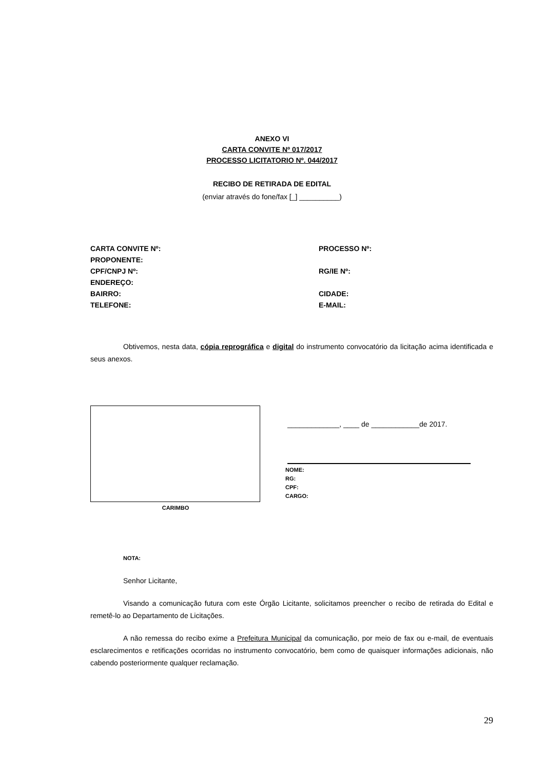ANEXO VI
CARTA CONVITE Nº 017/2017
PROCESSO LICITATORIO Nº. 044/2017
RECIBO DE RETIRADA DE EDITAL
(enviar através do fone/fax [_] __________)
CARTA CONVITE Nº: PROCESSO Nº:
PROPONENTE:
CPF/CNPJ Nº: RG/IE Nº:
ENDEREÇO:
BAIRRO: CIDADE:
TELEFONE: E-MAIL:
Obtivemos, nesta data, cópia reprográfica e digital do instrumento convocatório da licitação acima identificada e seus anexos.
CARIMBO
_____________, ____ de ____________de 2017.
NOME:
RG:
CPF:
CARGO:
NOTA:
Senhor Licitante,
Visando a comunicação futura com este Órgão Licitante, solicitamos preencher o recibo de retirada do Edital e remetê-lo ao Departamento de Licitações.
A não remessa do recibo exime a Prefeitura Municipal da comunicação, por meio de fax ou e-mail, de eventuais esclarecimentos e retificações ocorridas no instrumento convocatório, bem como de quaisquer informações adicionais, não cabendo posteriormente qualquer reclamação.
29